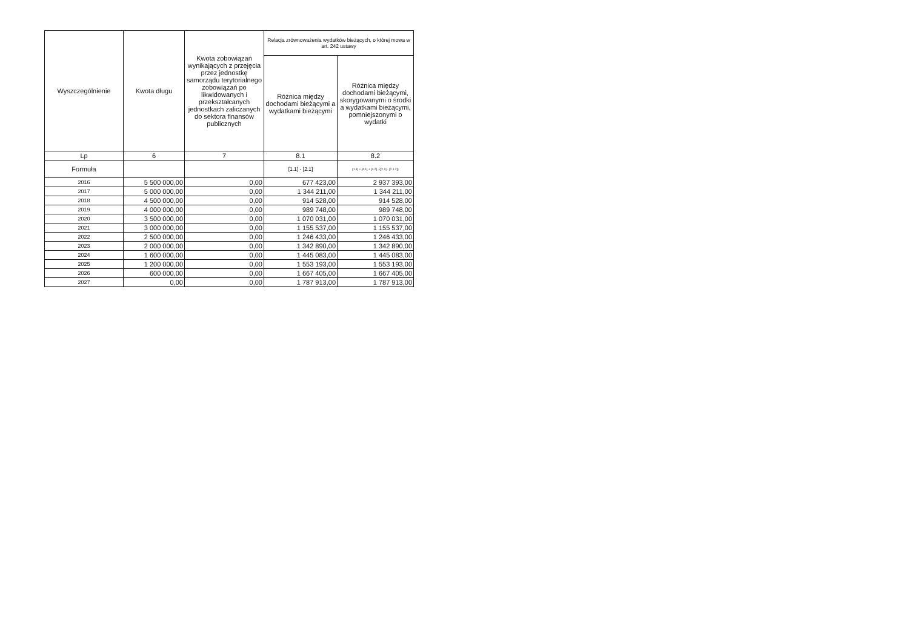| Wyszczególnienie | Kwota długu | Kwota zobowiązań wynikających z przejęcia przez jednostkę samorządu terytorialnego zobowiązań po likwidowanych i przekształcanych jednostkach zaliczanych do sektora finansów publicznych | Relacja zrównoważenia wydatków bieżących, o której mowa w art. 242 ustawy | |
| --- | --- | --- | --- | --- |
| | | | Różnica między dochodami bieżącymi a wydatkami bieżącymi | Różnica między dochodami bieżącymi, skorygowanymi o środki a wydatkami bieżącymi, pomniejszonymi o wydatki |
| Lp | 6 | 7 | 8.1 | 8.2 |
| Formuła | | | [1.1] - [2.1] | [1.1] + [4.1] + [4.2] - ([2.1] - [2.1.2]) |
| 2016 | 5 500 000,00 | 0,00 | 677 423,00 | 2 937 393,00 |
| 2017 | 5 000 000,00 | 0,00 | 1 344 211,00 | 1 344 211,00 |
| 2018 | 4 500 000,00 | 0,00 | 914 528,00 | 914 528,00 |
| 2019 | 4 000 000,00 | 0,00 | 989 748,00 | 989 748,00 |
| 2020 | 3 500 000,00 | 0,00 | 1 070 031,00 | 1 070 031,00 |
| 2021 | 3 000 000,00 | 0,00 | 1 155 537,00 | 1 155 537,00 |
| 2022 | 2 500 000,00 | 0,00 | 1 246 433,00 | 1 246 433,00 |
| 2023 | 2 000 000,00 | 0,00 | 1 342 890,00 | 1 342 890,00 |
| 2024 | 1 600 000,00 | 0,00 | 1 445 083,00 | 1 445 083,00 |
| 2025 | 1 200 000,00 | 0,00 | 1 553 193,00 | 1 553 193,00 |
| 2026 | 600 000,00 | 0,00 | 1 667 405,00 | 1 667 405,00 |
| 2027 | 0,00 | 0,00 | 1 787 913,00 | 1 787 913,00 |